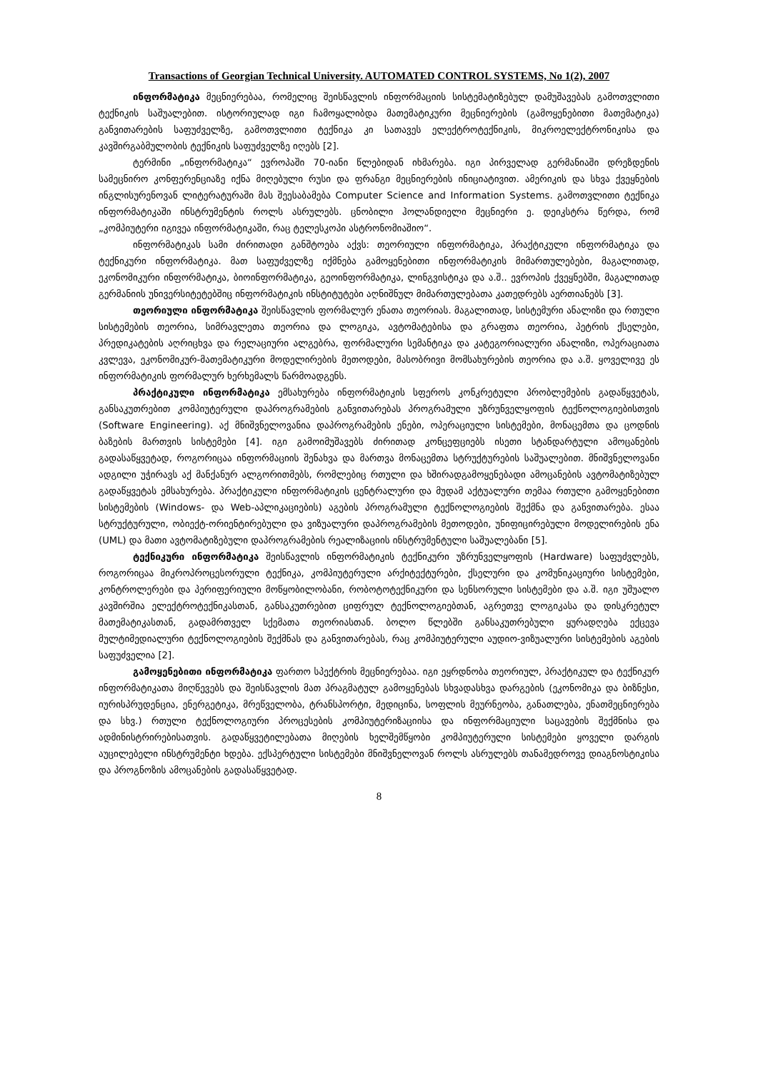Transactions of Georgian Technical University. AUTOMATED CONTROL SYSTEMS, No 1(2), 2007
ინფორმატიკა მეცნიერებაა, რომელიც შეისწავლის ინფორმაციის სისტემატიზებულ დამუშავებას გამოთვლითი ტექნიკის საშუალებით. ისტორიულად იგი ჩამოყალიბდა მათემატიკური მეცნიერების (გამოყენებითი მათემატიკა) განვითარების საფუძველზე, გამოთვლითი ტექნიკა კი სათავეს ელექტროტექნიკის, მიკროელექტრონიკისა და კავშირგაბმულობის ტექნიკის საფუძველზე იღებს [2].
ტერმინი „ინფორმატიკა“ ევროპაში 70-იანი წლებიდან იხმარება. იგი პირველად გერმანიაში დრეზდენის სამეცნირო კონფერენციაზე იქნა მიღებული რუსი და ფრანგი მეცნიერების ინიციატივით. ამერიკის და სხვა ქვეყნების ინგლისურენოვან ლიტერატურაში მას შეესაბამება Computer Science and Information Systems. გამოთვლითი ტექნიკა ინფორმატიკაში ინსტრუმენტის როლს ასრულებს. ცნობილი ჰოლანდიელი მეცნიერი ე. დეიკსტრა წერდა, რომ „კომპიუტერი იგივეა ინფორმატიკაში, რაც ტელესკოპი ასტრონომიაშიო“.
ინფორმატიკას სამი ძირითადი განშტოება აქვს: თეორიული ინფორმატიკა, პრაქტიკული ინფორმატიკა და ტექნიკური ინფორმატიკა. მათ საფუძველზე იქმნება გამოყენებითი ინფორმატიკის მიმართულებები, მაგალითად, ეკონომიკური ინფორმატიკა, ბიოინფორმატიკა, გეოინფორმატიკა, ლინგვისტიკა და ა.შ.. ევროპის ქვეყნებში, მაგალითად გერმანიის უნივერსიტეტებშიც ინფორმატიკის ინსტიტუტები აღნიშნულ მიმართულებათა კათედრებს აერთიანებს [3].
თეორიული ინფორმატიკა შეისწავლის ფორმალურ ენათა თეორიას. მაგალითად, სისტემური ანალიზი და რთული სისტემების თეორია, სიმრავლეთა თეორია და ლოგიკა, ავტომატებისა და გრაფთა თეორია, პეტრის ქსელები, პრედიკატების აღრიცხვა და რელაციური ალგებრა, ფორმალური სემანტიკა და კატეგორიალური ანალიზი, ოპერაციათა კვლევა, ეკონომიკურ-მათემატიკური მოდელირების მეთოდები, მასობრივი მომსახურების თეორია და ა.შ. ყოველივე ეს ინფორმატიკის ფორმალურ ხერხემალს წარმოადგენს.
პრაქტიკული ინფორმატიკა ემსახურება ინფორმატიკის სფეროს კონკრეტული პრობლემების გადაწყვეტას, განსაკუთრებით კომპიუტერული დაპროგრამების განვითარებას პროგრამული უზრუნველყოფის ტექნოლოგიებისთვის (Software Engineering). აქ მნიშვნელოვანია დაპროგრამების ენები, ოპერაციული სისტემები, მონაცემთა და ცოდნის ბაზების მართვის სისტემები [4]. იგი გამოიმუშავებს ძირითად კონცეფციებს ისეთი სტანდარტული ამოცანების გადასაწყვეტად, როგორიცაა ინფორმაციის შენახვა და მართვა მონაცემთა სტრუქტურების საშუალებით. მნიშვნელოვანი ადგილი უჭირავს აქ მანქანურ ალგორითმებს, რომლებიც რთული და ხშირადგამოყენებადი ამოცანების ავტომატიზებულ გადაწყვეტას ემსახურება. პრაქტიკული ინფორმატიკის ცენტრალური და მუდამ აქტუალური თემაა რთული გამოყენებითი სისტემების (Windows- და Web-აპლიკაციების) აგების პროგრამული ტექნოლოგიების შექმნა და განვითარება. ესაა სტრუქტურული, ობიექტ-ორიენტირებული და ვიზუალური დაპროგრამების მეთოდები, უნიფიცირებული მოდელირების ენა (UML) და მათი ავტომატიზებული დაპროგრამების რეალიზაციის ინსტრუმენტული საშუალებანი [5].
ტექნიკური ინფორმატიკა შეისწავლის ინფორმატიკის ტექნიკური უზრუნველყოფის (Hardware) საფუძვლებს, როგორიცაა მიკროპროცესორული ტექნიკა, კომპიუტერული არქიტექტურები, ქსელური და კომუნიკაციური სისტემები, კონტროლერები და პერიფერიული მოწყობილობანი, რობოტოტექნიკური და სენსორული სისტემები და ა.შ. იგი უშუალო კავშირშია ელექტროტექნიკასთან, განსაკუთრებით ციფრულ ტექნოლოგიებთან, აგრეთვე ლოგიკასა და დისკრეტულ მათემატიკასთან, გადამრთველ სქემათა თეორიასთან. ბოლო წლებში განსაკუთრებული ყურადღება ექცევა მულტიმედიალური ტექნოლოგიების შექმნას და განვითარებას, რაც კომპიუტერული აუდიო-ვიზუალური სისტემების აგების საფუძველია [2].
გამოყენებითი ინფორმატიკა ფართო სპექტრის მეცნიერებაა. იგი ეყრდნობა თეორიულ, პრაქტიკულ და ტექნიკურ ინფორმატიკათა მიღწევებს და შეისწავლის მათ პრაგმატულ გამოყენებას სხვადასხვა დარგების (ეკონომიკა და ბიზნესი, იურისპრუდენცია, ენერგეტიკა, მრეწველობა, ტრანსპორტი, მედიცინა, სოფლის მეურნეობა, განათლება, ენათმეცნიერება და სხვ.) რთული ტექნოლოგიური პროცესების კომპიუტერიზაციისა და ინფორმაციული საცავების შექმნისა და ადმინისტრირებისათვის. გადაწყვეტილებათა მიღების ხელშემწყობი კომპიუტერული სისტემები ყოველი დარგის აუცილებელი ინსტრუმენტი ხდება. ექსპერტული სისტემები მნიშვნელოვან როლს ასრულებს თანამედროვე დიაგნოსტიკისა და პროგნოზის ამოცანების გადასაწყვეტად.
8